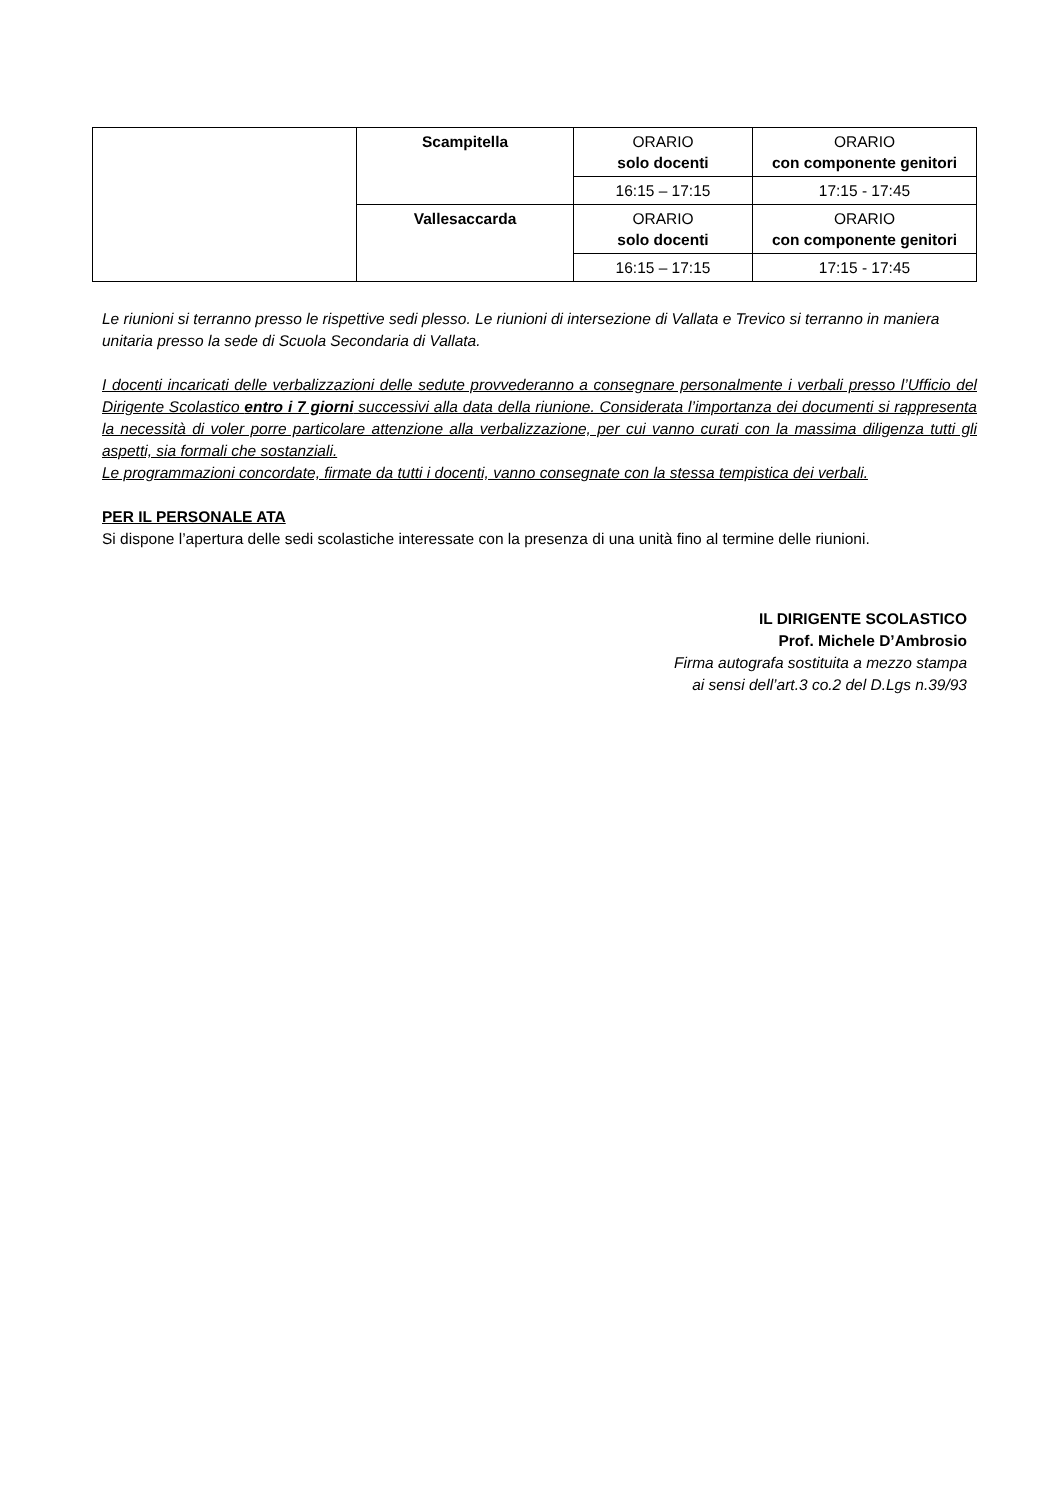| | Scampitella | ORARIO solo docenti | ORARIO con componente genitori |
| | | 16:15 – 17:15 | 17:15 - 17:45 |
| | Vallesaccarda | ORARIO solo docenti | ORARIO con componente genitori |
| | | 16:15 – 17:15 | 17:15 - 17:45 |
Le riunioni si terranno presso le rispettive sedi plesso. Le riunioni di intersezione di Vallata e Trevico si terranno in maniera unitaria presso la sede di Scuola Secondaria di Vallata.
I docenti incaricati delle verbalizzazioni delle sedute provvederanno a consegnare personalmente i verbali presso l’Ufficio del Dirigente Scolastico entro i 7 giorni successivi alla data della riunione. Considerata l’importanza dei documenti si rappresenta la necessità di voler porre particolare attenzione alla verbalizzazione, per cui vanno curati con la massima diligenza tutti gli aspetti, sia formali che sostanziali.
Le programmazioni concordate, firmate da tutti i docenti, vanno consegnate con la stessa tempistica dei verbali.
PER IL PERSONALE ATA
Si dispone l’apertura delle sedi scolastiche interessate con la presenza di una unità fino al termine delle riunioni.
IL DIRIGENTE SCOLASTICO
Prof. Michele D’Ambrosio
Firma autografa sostituita a mezzo stampa
ai sensi dell’art.3 co.2 del D.Lgs n.39/93